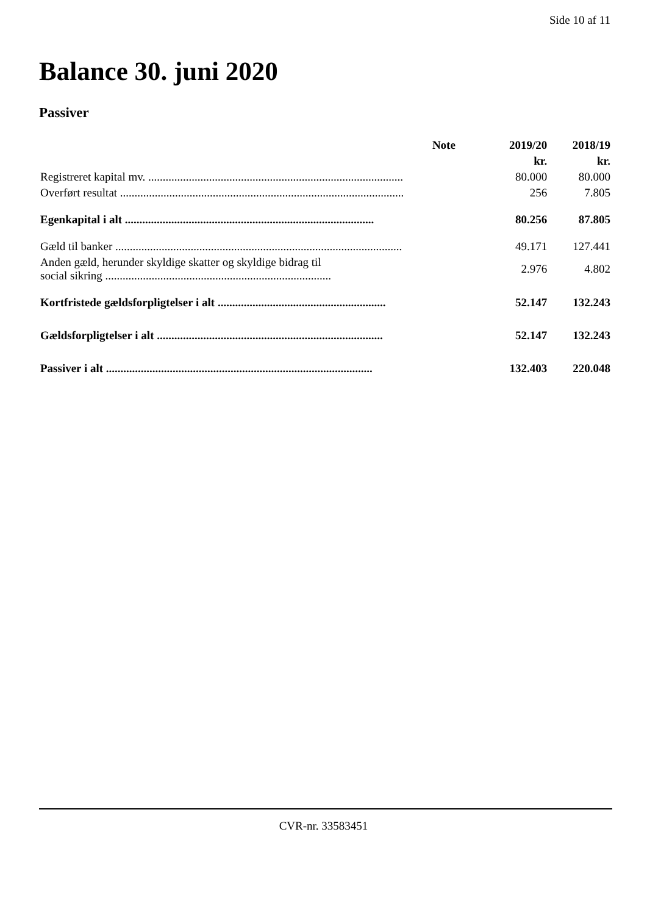Side 10 af 11
Balance 30. juni 2020
Passiver
| | Note | 2019/20 | 2018/19 |
| --- | --- | --- | --- |
| | | kr. | kr. |
| Registreret kapital mv. ........................................................................................ | | 80.000 | 80.000 |
| Overført resultat .................................................................................................. | | 256 | 7.805 |
| Egenkapital i alt ...................................................................................... | | 80.256 | 87.805 |
| Gæld til banker ................................................................................................... | | 49.171 | 127.441 |
| Anden gæld, herunder skyldige skatter og skyldige bidrag til social sikring .............................................................................. | | 2.976 | 4.802 |
| Kortfristede gældsforpligtelser i alt .......................................................... | | 52.147 | 132.243 |
| Gældsforpligtelser i alt .............................................................................. | | 52.147 | 132.243 |
| Passiver i alt ............................................................................................ | | 132.403 | 220.048 |
CVR-nr. 33583451